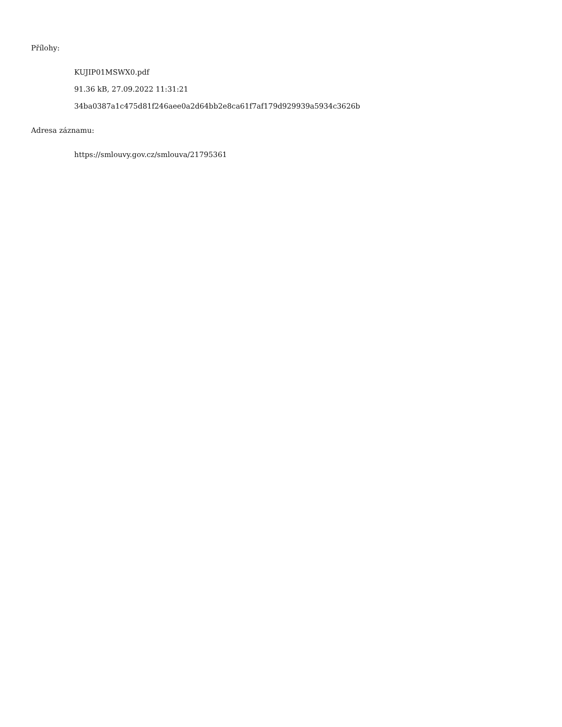Přílohy:
KUJIP01MSWX0.pdf
91.36 kB, 27.09.2022 11:31:21
34ba0387a1c475d81f246aee0a2d64bb2e8ca61f7af179d929939a5934c3626b
Adresa záznamu:
https://smlouvy.gov.cz/smlouva/21795361